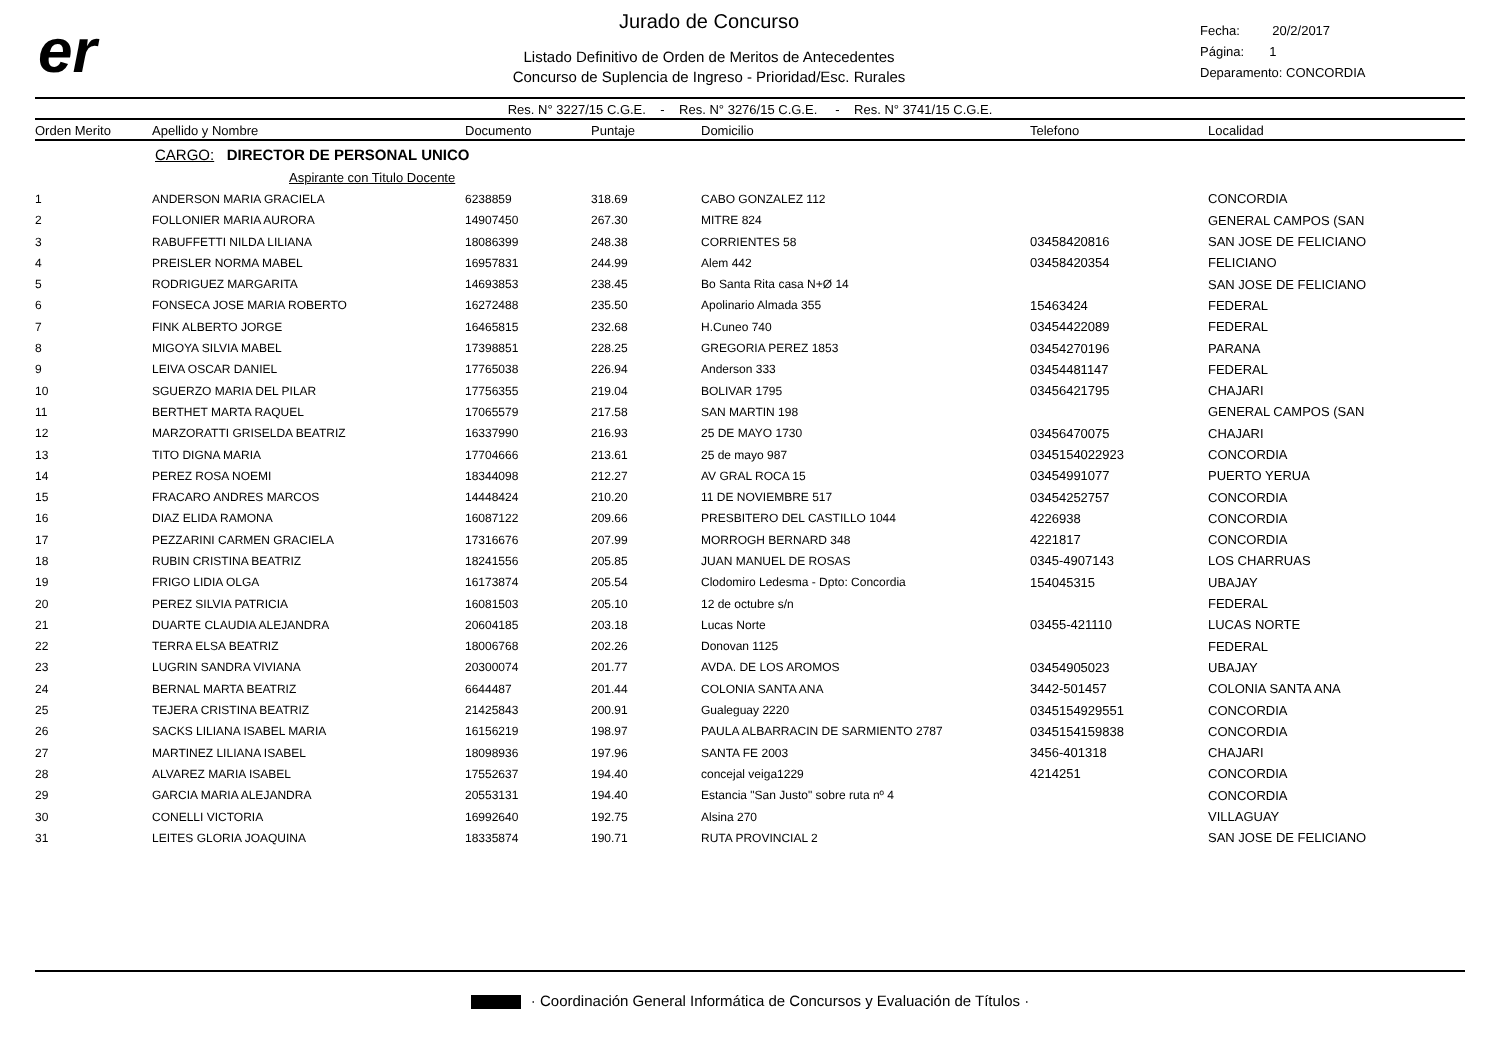er
Jurado de Concurso
Listado Definitivo de Orden de Meritos de Antecedentes
Concurso de Suplencia de Ingreso - Prioridad/Esc. Rurales
Fecha: 20/2/2017
Página: 1
Deparamento: CONCORDIA
Res. N° 3227/15 C.G.E. - Res. N° 3276/15 C.G.E. - Res. N° 3741/15 C.G.E.
| Orden Merito | Apellido y Nombre | Documento | Puntaje | Domicilio | Telefono | Localidad |
| --- | --- | --- | --- | --- | --- | --- |
| | CARGO: DIRECTOR DE PERSONAL UNICO | | | | | |
| | Aspirante con Titulo Docente | | | | | |
| 1 | ANDERSON MARIA GRACIELA | 6238859 | 318.69 | CABO GONZALEZ 112 | | CONCORDIA |
| 2 | FOLLONIER MARIA AURORA | 14907450 | 267.30 | MITRE 824 | | GENERAL CAMPOS (SAN |
| 3 | RABUFFETTI NILDA LILIANA | 18086399 | 248.38 | CORRIENTES 58 | 03458420816 | SAN JOSE DE FELICIANO |
| 4 | PREISLER NORMA MABEL | 16957831 | 244.99 | Alem 442 | 03458420354 | FELICIANO |
| 5 | RODRIGUEZ MARGARITA | 14693853 | 238.45 | Bo Santa Rita casa N+Ø 14 | | SAN JOSE DE FELICIANO |
| 6 | FONSECA JOSE MARIA ROBERTO | 16272488 | 235.50 | Apolinario Almada 355 | 15463424 | FEDERAL |
| 7 | FINK ALBERTO JORGE | 16465815 | 232.68 | H.Cuneo 740 | 03454422089 | FEDERAL |
| 8 | MIGOYA SILVIA MABEL | 17398851 | 228.25 | GREGORIA PEREZ 1853 | 03454270196 | PARANA |
| 9 | LEIVA OSCAR DANIEL | 17765038 | 226.94 | Anderson 333 | 03454481147 | FEDERAL |
| 10 | SGUERZO MARIA DEL PILAR | 17756355 | 219.04 | BOLIVAR 1795 | 03456421795 | CHAJARI |
| 11 | BERTHET MARTA RAQUEL | 17065579 | 217.58 | SAN MARTIN 198 | | GENERAL CAMPOS (SAN |
| 12 | MARZORATTI GRISELDA BEATRIZ | 16337990 | 216.93 | 25 DE MAYO 1730 | 03456470075 | CHAJARI |
| 13 | TITO DIGNA MARIA | 17704666 | 213.61 | 25 de mayo 987 | 0345154022923 | CONCORDIA |
| 14 | PEREZ ROSA NOEMI | 18344098 | 212.27 | AV GRAL ROCA 15 | 03454991077 | PUERTO YERUA |
| 15 | FRACARO ANDRES MARCOS | 14448424 | 210.20 | 11 DE NOVIEMBRE 517 | 03454252757 | CONCORDIA |
| 16 | DIAZ ELIDA RAMONA | 16087122 | 209.66 | PRESBITERO DEL CASTILLO 1044 | 4226938 | CONCORDIA |
| 17 | PEZZARINI CARMEN GRACIELA | 17316676 | 207.99 | MORROGH BERNARD 348 | 4221817 | CONCORDIA |
| 18 | RUBIN CRISTINA BEATRIZ | 18241556 | 205.85 | JUAN MANUEL DE ROSAS | 0345-4907143 | LOS CHARRUAS |
| 19 | FRIGO LIDIA OLGA | 16173874 | 205.54 | Clodomiro Ledesma - Dpto: Concordia | 154045315 | UBAJAY |
| 20 | PEREZ SILVIA PATRICIA | 16081503 | 205.10 | 12 de octubre s/n | | FEDERAL |
| 21 | DUARTE CLAUDIA ALEJANDRA | 20604185 | 203.18 | Lucas Norte | 03455-421110 | LUCAS NORTE |
| 22 | TERRA ELSA BEATRIZ | 18006768 | 202.26 | Donovan 1125 | | FEDERAL |
| 23 | LUGRIN SANDRA VIVIANA | 20300074 | 201.77 | AVDA. DE LOS AROMOS | 03454905023 | UBAJAY |
| 24 | BERNAL MARTA BEATRIZ | 6644487 | 201.44 | COLONIA SANTA ANA | 3442-501457 | COLONIA SANTA ANA |
| 25 | TEJERA CRISTINA BEATRIZ | 21425843 | 200.91 | Gualeguay 2220 | 0345154929551 | CONCORDIA |
| 26 | SACKS LILIANA ISABEL MARIA | 16156219 | 198.97 | PAULA ALBARRACIN DE SARMIENTO 2787 | 0345154159838 | CONCORDIA |
| 27 | MARTINEZ LILIANA ISABEL | 18098936 | 197.96 | SANTA FE 2003 | 3456-401318 | CHAJARI |
| 28 | ALVAREZ MARIA ISABEL | 17552637 | 194.40 | concejal veiga1229 | 4214251 | CONCORDIA |
| 29 | GARCIA MARIA ALEJANDRA | 20553131 | 194.40 | Estancia "San Justo" sobre ruta nº 4 | | CONCORDIA |
| 30 | CONELLI VICTORIA | 16992640 | 192.75 | Alsina 270 | | VILLAGUAY |
| 31 | LEITES GLORIA JOAQUINA | 18335874 | 190.71 | RUTA PROVINCIAL 2 | | SAN JOSE DE FELICIANO |
· Coordinación General Informática de Concursos y Evaluación de Títulos ·